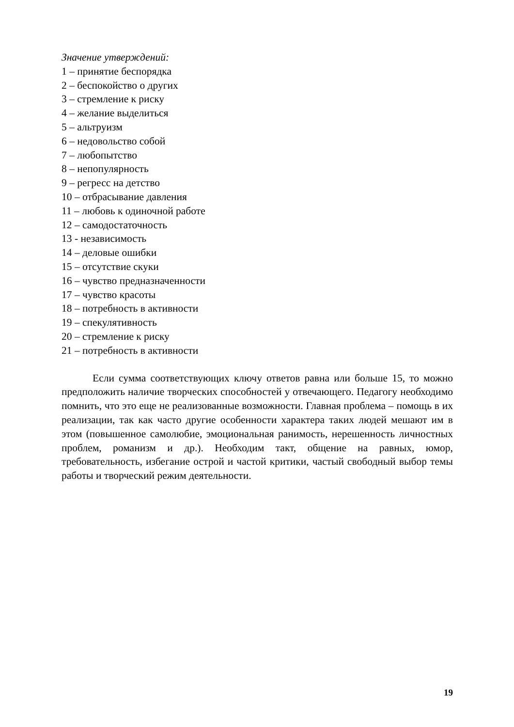Значение утверждений:
1 – принятие беспорядка
2 – беспокойство о других
3 – стремление к риску
4 – желание выделиться
5 – альтруизм
6 – недовольство собой
7 – любопытство
8 – непопулярность
9 – регресс на детство
10 – отбрасывание давления
11 – любовь к одиночной работе
12 – самодостаточность
13 - независимость
14 – деловые ошибки
15 – отсутствие скуки
16 – чувство предназначенности
17 – чувство красоты
18 – потребность в активности
19 – спекулятивность
20 – стремление к риску
21 – потребность в активности
Если сумма соответствующих ключу ответов равна или больше 15, то можно предположить наличие творческих способностей у отвечающего. Педагогу необходимо помнить, что это еще не реализованные возможности. Главная проблема – помощь в их реализации, так как часто другие особенности характера таких людей мешают им в этом (повышенное самолюбие, эмоциональная ранимость, нерешенность личностных проблем, романизм и др.). Необходим такт, общение на равных, юмор, требовательность, избегание острой и частой критики, частый свободный выбор темы работы и творческий режим деятельности.
19